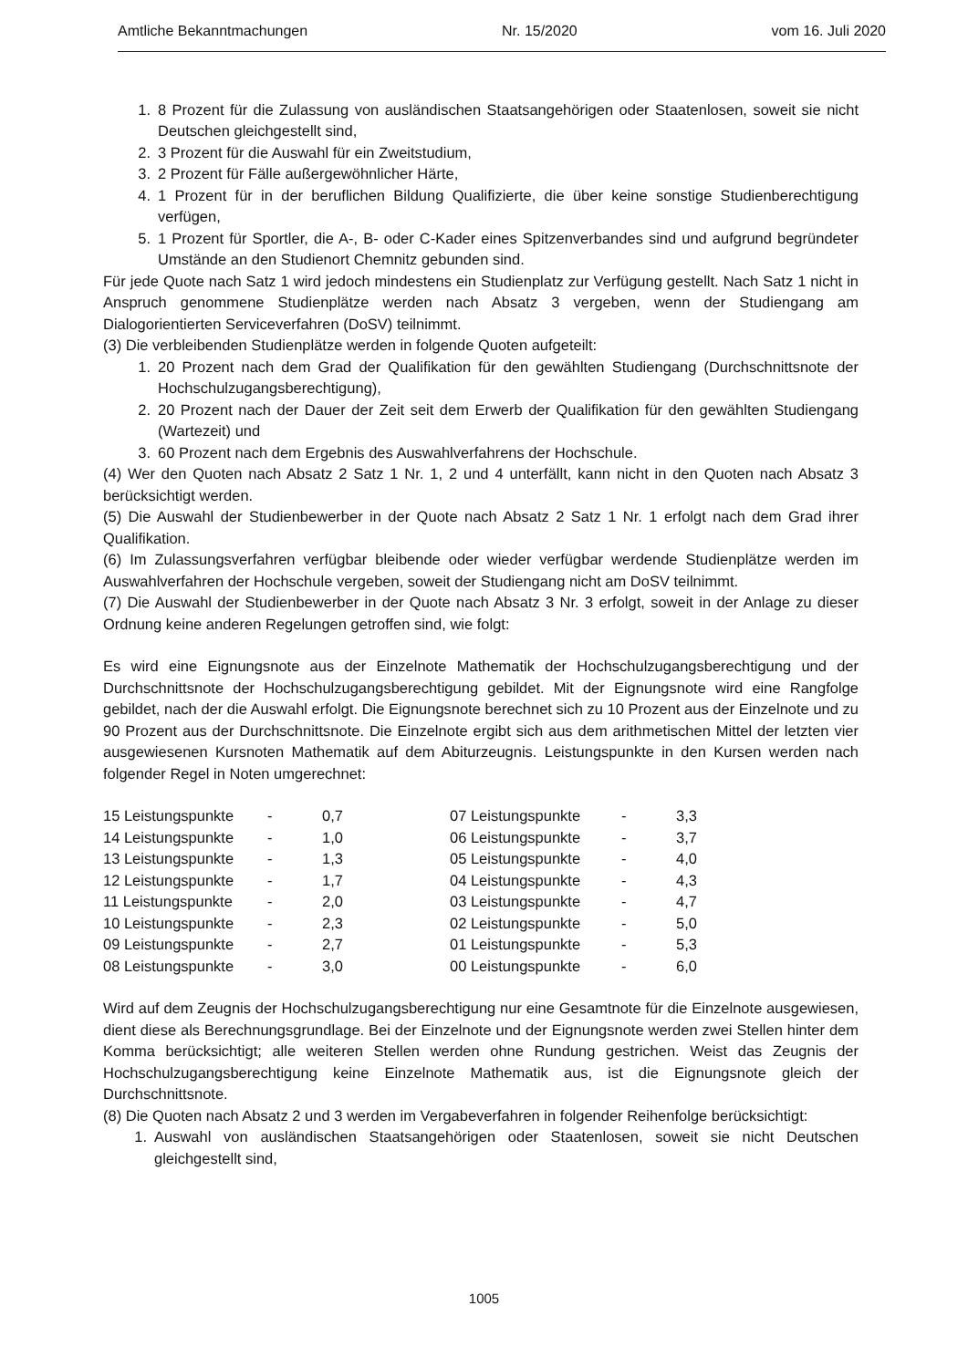Amtliche Bekanntmachungen Nr. 15/2020 vom 16. Juli 2020
1. 8 Prozent für die Zulassung von ausländischen Staatsangehörigen oder Staatenlosen, soweit sie nicht Deutschen gleichgestellt sind,
2. 3 Prozent für die Auswahl für ein Zweitstudium,
3. 2 Prozent für Fälle außergewöhnlicher Härte,
4. 1 Prozent für in der beruflichen Bildung Qualifizierte, die über keine sonstige Studienberechtigung verfügen,
5. 1 Prozent für Sportler, die A-, B- oder C-Kader eines Spitzenverbandes sind und aufgrund begründeter Umstände an den Studienort Chemnitz gebunden sind.
Für jede Quote nach Satz 1 wird jedoch mindestens ein Studienplatz zur Verfügung gestellt. Nach Satz 1 nicht in Anspruch genommene Studienplätze werden nach Absatz 3 vergeben, wenn der Studiengang am Dialogorientierten Serviceverfahren (DoSV) teilnimmt.
(3) Die verbleibenden Studienplätze werden in folgende Quoten aufgeteilt:
1. 20 Prozent nach dem Grad der Qualifikation für den gewählten Studiengang (Durchschnittsnote der Hochschulzugangsberechtigung),
2. 20 Prozent nach der Dauer der Zeit seit dem Erwerb der Qualifikation für den gewählten Studiengang (Wartezeit) und
3. 60 Prozent nach dem Ergebnis des Auswahlverfahrens der Hochschule.
(4) Wer den Quoten nach Absatz 2 Satz 1 Nr. 1, 2 und 4 unterfällt, kann nicht in den Quoten nach Absatz 3 berücksichtigt werden.
(5) Die Auswahl der Studienbewerber in der Quote nach Absatz 2 Satz 1 Nr. 1 erfolgt nach dem Grad ihrer Qualifikation.
(6) Im Zulassungsverfahren verfügbar bleibende oder wieder verfügbar werdende Studienplätze werden im Auswahlverfahren der Hochschule vergeben, soweit der Studiengang nicht am DoSV teilnimmt.
(7) Die Auswahl der Studienbewerber in der Quote nach Absatz 3 Nr. 3 erfolgt, soweit in der Anlage zu dieser Ordnung keine anderen Regelungen getroffen sind, wie folgt:
Es wird eine Eignungsnote aus der Einzelnote Mathematik der Hochschulzugangsberechtigung und der Durchschnittsnote der Hochschulzugangsberechtigung gebildet. Mit der Eignungsnote wird eine Rangfolge gebildet, nach der die Auswahl erfolgt. Die Eignungsnote berechnet sich zu 10 Prozent aus der Einzelnote und zu 90 Prozent aus der Durchschnittsnote. Die Einzelnote ergibt sich aus dem arithmetischen Mittel der letzten vier ausgewiesenen Kursnoten Mathematik auf dem Abiturzeugnis. Leistungspunkte in den Kursen werden nach folgender Regel in Noten umgerechnet:
| 15 Leistungspunkte | - | 0,7 | 07 Leistungspunkte | - | 3,3 |
| 14 Leistungspunkte | - | 1,0 | 06 Leistungspunkte | - | 3,7 |
| 13 Leistungspunkte | - | 1,3 | 05 Leistungspunkte | - | 4,0 |
| 12 Leistungspunkte | - | 1,7 | 04 Leistungspunkte | - | 4,3 |
| 11 Leistungspunkte | - | 2,0 | 03 Leistungspunkte | - | 4,7 |
| 10 Leistungspunkte | - | 2,3 | 02 Leistungspunkte | - | 5,0 |
| 09 Leistungspunkte | - | 2,7 | 01 Leistungspunkte | - | 5,3 |
| 08 Leistungspunkte | - | 3,0 | 00 Leistungspunkte | - | 6,0 |
Wird auf dem Zeugnis der Hochschulzugangsberechtigung nur eine Gesamtnote für die Einzelnote ausgewiesen, dient diese als Berechnungsgrundlage. Bei der Einzelnote und der Eignungsnote werden zwei Stellen hinter dem Komma berücksichtigt; alle weiteren Stellen werden ohne Rundung gestrichen. Weist das Zeugnis der Hochschulzugangsberechtigung keine Einzelnote Mathematik aus, ist die Eignungsnote gleich der Durchschnittsnote.
(8) Die Quoten nach Absatz 2 und 3 werden im Vergabeverfahren in folgender Reihenfolge berücksichtigt:
1. Auswahl von ausländischen Staatsangehörigen oder Staatenlosen, soweit sie nicht Deutschen gleichgestellt sind,
1005